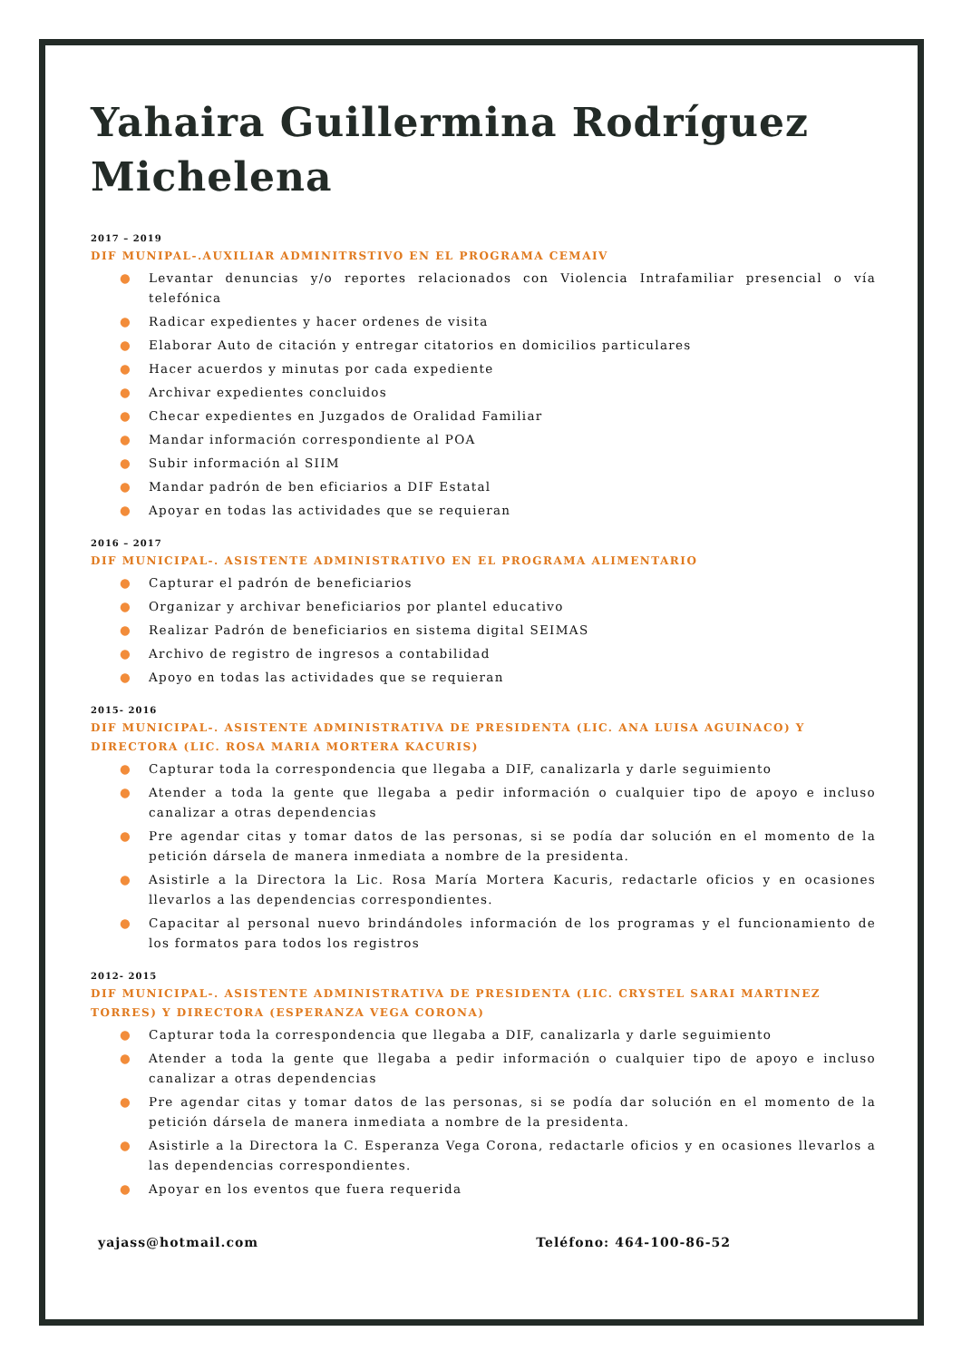Yahaira Guillermina Rodríguez Michelena
2017 – 2019
DIF MUNIPAL-.AUXILIAR ADMINITRSTIVO EN EL PROGRAMA CEMAIV
● Levantar denuncias y/o reportes relacionados con Violencia Intrafamiliar presencial o vía telefónica
● Radicar expedientes y hacer ordenes de visita
● Elaborar Auto de citación y entregar citatorios en domicilios particulares
● Hacer acuerdos y minutas por cada expediente
● Archivar expedientes concluidos
● Checar expedientes en Juzgados de Oralidad Familiar
● Mandar información correspondiente al POA
● Subir información al SIIM
● Mandar padrón de ben eficiarios a DIF Estatal
● Apoyar en todas las actividades que se requieran
2016 – 2017
DIF MUNICIPAL-. ASISTENTE ADMINISTRATIVO EN EL PROGRAMA ALIMENTARIO
● Capturar el padrón de beneficiarios
● Organizar y archivar beneficiarios por plantel educativo
● Realizar Padrón de beneficiarios en sistema digital SEIMAS
● Archivo de registro de ingresos a contabilidad
● Apoyo en todas las actividades que se requieran
2015- 2016
DIF MUNICIPAL-. ASISTENTE ADMINISTRATIVA DE PRESIDENTA (LIC. ANA LUISA AGUINACO) Y DIRECTORA (LIC. ROSA MARIA MORTERA KACURIS)
● Capturar toda la correspondencia que llegaba a DIF, canalizarla y darle seguimiento
● Atender a toda la gente que llegaba a pedir información o cualquier tipo de apoyo e incluso canalizar a otras dependencias
● Pre agendar citas y tomar datos de las personas, si se podía dar solución en el momento de la petición dársela de manera inmediata a nombre de la presidenta.
● Asistirle a la Directora la Lic. Rosa María Mortera Kacuris, redactarle oficios y en ocasiones llevarlos a las dependencias correspondientes.
● Capacitar al personal nuevo brindándoles información de los programas y el funcionamiento de los formatos para todos los registros
2012- 2015
DIF MUNICIPAL-. ASISTENTE ADMINISTRATIVA DE PRESIDENTA (LIC. CRYSTEL SARAI MARTINEZ TORRES) Y DIRECTORA (ESPERANZA VEGA CORONA)
● Capturar toda la correspondencia que llegaba a DIF, canalizarla y darle seguimiento
● Atender a toda la gente que llegaba a pedir información o cualquier tipo de apoyo e incluso canalizar a otras dependencias
● Pre agendar citas y tomar datos de las personas, si se podía dar solución en el momento de la petición dársela de manera inmediata a nombre de la presidenta.
● Asistirle a la Directora la C. Esperanza Vega Corona, redactarle oficios y en ocasiones llevarlos a las dependencias correspondientes.
● Apoyar en los eventos que fuera requerida
yajass@hotmail.com Teléfono: 464-100-86-52